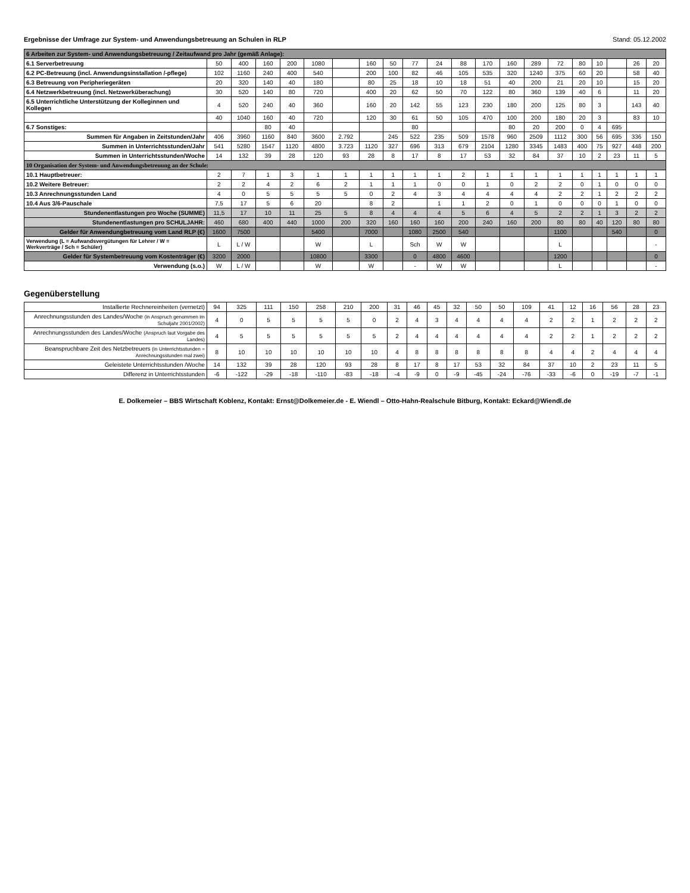Ergebnisse der Umfrage zur System- und Anwendungsbetreuung an Schulen in RLP Stand: 05.12.2002
| 6 Arbeiten zur System- und Anwendungsbetreuung / Zeitaufwand pro Jahr (gemäß Anlage): | | | | | | | | | | | | | | | | | | | | |
| --- | --- | --- | --- | --- | --- | --- | --- | --- | --- | --- | --- | --- | --- | --- | --- | --- | --- | --- | --- | --- |
| 6.1 Serverbetreuung | 50 | 400 | 160 | 200 | 1080 | | 160 | 50 | 77 | 24 | 88 | 170 | 160 | 289 | 72 | 80 | 10 | | 26 | 20 |
| 6.2 PC-Betreuung (incl. Anwendungsinstallation /-pflege) | 102 | 1160 | 240 | 400 | 540 | | 200 | 100 | 82 | 46 | 105 | 535 | 320 | 1240 | 375 | 60 | 20 | | 58 | 40 |
| 6.3 Betreuung von Peripheriegeräten | 20 | 320 | 140 | 40 | 180 | | 80 | 25 | 18 | 10 | 18 | 51 | 40 | 200 | 21 | 20 | 10 | | 15 | 20 |
| 6.4 Netzwerkbetreuung (incl. Netzwerküberachung) | 30 | 520 | 140 | 80 | 720 | | 400 | 20 | 62 | 50 | 70 | 122 | 80 | 360 | 139 | 40 | 6 | | 11 | 20 |
| 6.5 Unterrichtliche Unterstützung der Kolleginnen und Kollegen | 4 | 520 | 240 | 40 | 360 | | 160 | 20 | 142 | 55 | 123 | 230 | 180 | 200 | 125 | 80 | 3 | | 143 | 40 |
| | 40 | 1040 | 160 | 40 | 720 | | 120 | 30 | 61 | 50 | 105 | 470 | 100 | 200 | 180 | 20 | 3 | | 83 | 10 |
| 6.7 Sonstiges: | | | 80 | 40 | | | | | 80 | | | | 80 | 20 | 200 | 0 | 4 | 695 | | |
| Summen für Angaben in Zeitstunden/Jahr | 406 | 3960 | 1160 | 840 | 3600 | 2.792 | | 245 | 522 | 235 | 509 | 1578 | 960 | 2509 | 1112 | 300 | 56 | 695 | 336 | 150 |
| Summen in Unterrichtsstunden/Jahr | 541 | 5280 | 1547 | 1120 | 4800 | 3.723 | 1120 | 327 | 696 | 313 | 679 | 2104 | 1280 | 3345 | 1483 | 400 | 75 | 927 | 448 | 200 |
| Summen in Unterrichtsstunden/Woche | 14 | 132 | 39 | 28 | 120 | 93 | 28 | 8 | 17 | 8 | 17 | 53 | 32 | 84 | 37 | 10 | 2 | 23 | 11 | 5 |
| 10 Organisation der System- und Anwendungsbetreuung an der Schule: | | | | | | | | | | | | | | | | | | | | |
| 10.1 Hauptbetreuer: | 2 | 7 | 1 | 3 | 1 | 1 | 1 | 1 | 1 | 1 | 2 | 1 | 1 | 1 | 1 | 1 | 1 | 1 | 1 | 1 |
| 10.2 Weitere Betreuer: | 2 | 2 | 4 | 2 | 6 | 2 | 1 | 1 | 1 | 0 | 0 | 1 | 0 | 2 | 2 | 0 | 1 | 0 | 0 | 0 |
| 10.3 Anrechnungsstunden Land | 4 | 0 | 5 | 5 | 5 | 5 | 0 | 2 | 4 | 3 | 4 | 4 | 4 | 4 | 2 | 2 | 1 | 2 | 2 | 2 |
| 10.4 Aus 3/6-Pauschale | 7,5 | 17 | 5 | 6 | 20 | | 8 | 2 | | 1 | 1 | 2 | 0 | 1 | 0 | 0 | 0 | 1 | 0 | 0 |
| Stundenentlastungen pro Woche (SUMME) | 11,5 | 17 | 10 | 11 | 25 | 5 | 8 | 4 | 4 | 4 | 5 | 6 | 4 | 5 | 2 | 2 | 1 | 3 | 2 | 2 |
| Stundenentlastungen pro SCHULJAHR: | 460 | 680 | 400 | 440 | 1000 | 200 | 320 | 160 | 160 | 160 | 200 | 240 | 160 | 200 | 80 | 80 | 40 | 120 | 80 | 80 |
| Gelder für Anwendungbetreuung vom Land RLP (€) | 1600 | 7500 | | | 5400 | | 7000 | | 1080 | 2500 | 540 | | | | 1100 | | | 540 | | 0 |
| Verwendung (L = Aufwandsvergütungen für Lehrer / W = Werkverträge / Sch = Schüler) | L | L / W | | | W | | L | | Sch | W | W | | | | L | | | | | - |
| Gelder für Systembetreuung vom Kostenträger (€) | 3200 | 2000 | | | 10800 | | 3300 | | 0 | 4800 | 4600 | | | | 1200 | | | | | 0 |
| Verwendung (s.o.) | W | L / W | | | W | | W | | - | W | W | | | | L | | | | | - |
Gegenüberstellung
| Installierte Rechnereinheiten (vernetzt) | 94 | 325 | 111 | 150 | 258 | 210 | 200 | 31 | 46 | 45 | 32 | 50 | 50 | 109 | 41 | 12 | 16 | 56 | 28 | 23 |
| Anrechnungsstunden des Landes/Woche (in Anspruch genommen im Schuljahr 2001/2002) | 4 | 0 | 5 | 5 | 5 | 5 | 0 | 2 | 4 | 3 | 4 | 4 | 4 | 4 | 2 | 2 | 1 | 2 | 2 | 2 |
| Anrechnungsstunden des Landes/Woche (Anspruch laut Vorgabe des Landes) | 4 | 5 | 5 | 5 | 5 | 5 | 5 | 2 | 4 | 4 | 4 | 4 | 4 | 4 | 2 | 2 | 1 | 2 | 2 | 2 |
| Beanspruchbare Zeit des Netzbetreuers (in Unterrichtsstunden = Anrechnungsstunden mal zwei) | 8 | 10 | 10 | 10 | 10 | 10 | 10 | 4 | 8 | 8 | 8 | 8 | 8 | 8 | 4 | 4 | 2 | 4 | 4 | 4 |
| Geleistete Unterrichtsstunden /Woche | 14 | 132 | 39 | 28 | 120 | 93 | 28 | 8 | 17 | 8 | 17 | 53 | 32 | 84 | 37 | 10 | 2 | 23 | 11 | 5 |
| Differenz in Unterrichtsstunden | -6 | -122 | -29 | -18 | -110 | -83 | -18 | -4 | -9 | 0 | -9 | -45 | -24 | -76 | -33 | -6 | 0 | -19 | -7 | -1 |
E. Dolkemeier – BBS Wirtschaft Koblenz, Kontakt: Ernst@Dolkemeier.de - E. Wiendl – Otto-Hahn-Realschule Bitburg, Kontakt: Eckard@Wiendl.de